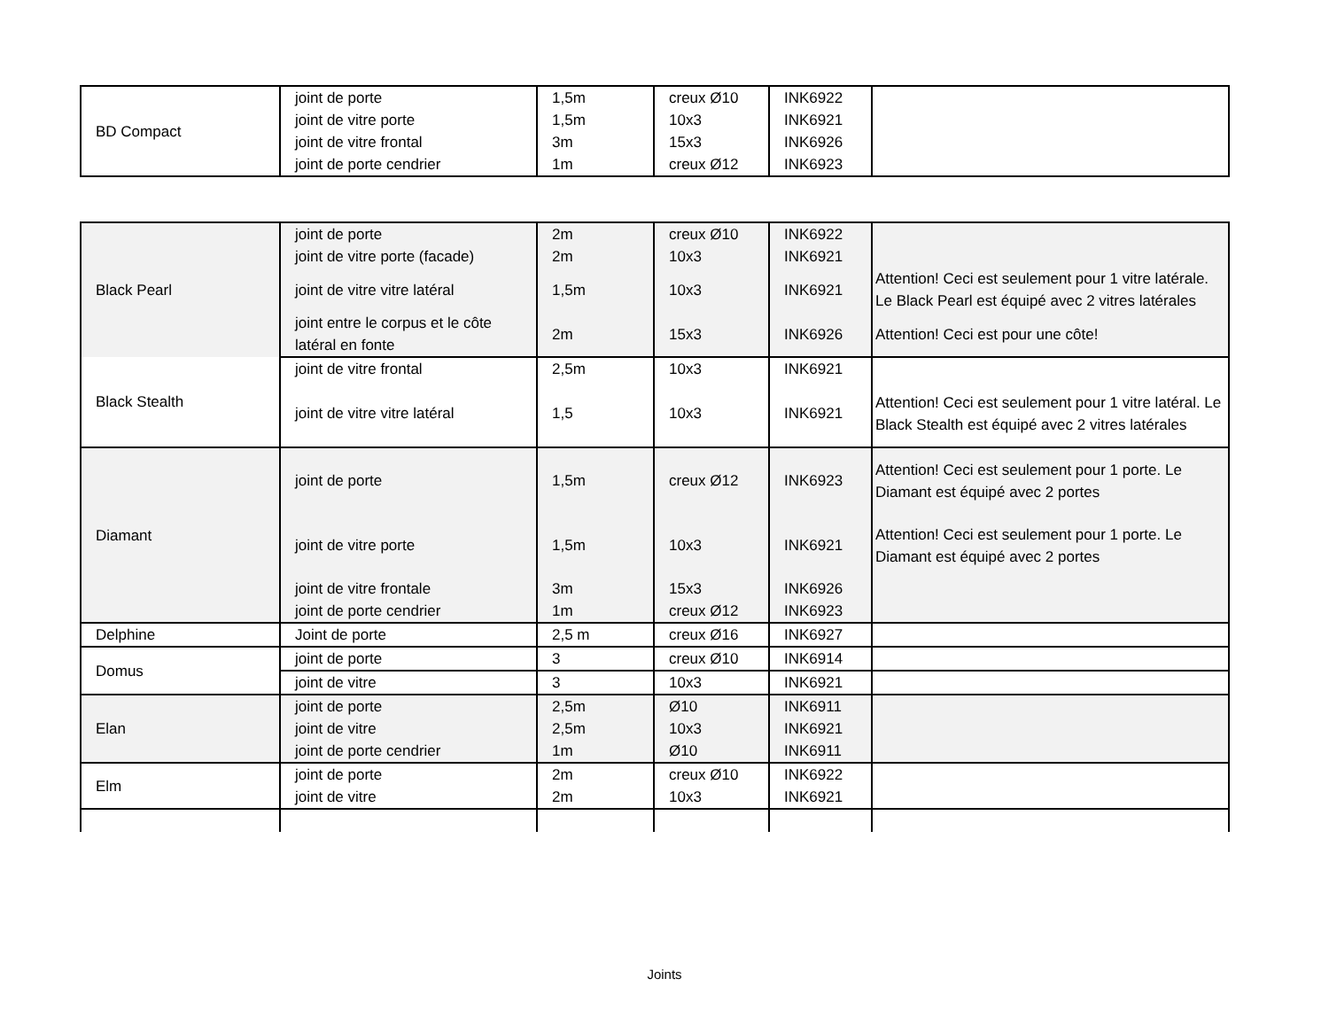| BD Compact | joint de porte | 1,5m | creux Ø10 | INK6922 | |
| | joint de vitre porte | 1,5m | 10x3 | INK6921 | |
| | joint de vitre frontal | 3m | 15x3 | INK6926 | |
| | joint de porte cendrier | 1m | creux Ø12 | INK6923 | |
| Black Pearl | joint de porte | 2m | creux Ø10 | INK6922 | |
| | joint de vitre porte (facade) | 2m | 10x3 | INK6921 | |
| | joint de vitre vitre latéral | 1,5m | 10x3 | INK6921 | Attention! Ceci est seulement pour 1 vitre latérale. Le Black Pearl est équipé avec 2 vitres latérales |
| | joint entre le corpus et le côte latéral en fonte | 2m | 15x3 | INK6926 | Attention! Ceci est pour une côte! |
| Black Stealth | joint de vitre frontal | 2,5m | 10x3 | INK6921 | |
| | joint de vitre vitre latéral | 1,5 | 10x3 | INK6921 | Attention! Ceci est seulement pour 1 vitre latéral. Le Black Stealth est équipé avec 2 vitres latérales |
| Diamant | joint de porte | 1,5m | creux Ø12 | INK6923 | Attention! Ceci est seulement pour 1 porte. Le Diamant est équipé avec 2 portes |
| | joint de vitre porte | 1,5m | 10x3 | INK6921 | Attention! Ceci est seulement pour 1 porte. Le Diamant est équipé avec 2 portes |
| | joint de vitre frontale | 3m | 15x3 | INK6926 | |
| | joint de porte cendrier | 1m | creux Ø12 | INK6923 | |
| Delphine | Joint de porte | 2,5 m | creux Ø16 | INK6927 | |
| Domus | joint de porte | 3 | creux Ø10 | INK6914 | |
| | joint de vitre | 3 | 10x3 | INK6921 | |
| Elan | joint de porte | 2,5m | Ø10 | INK6911 | |
| | joint de vitre | 2,5m | 10x3 | INK6921 | |
| | joint de porte cendrier | 1m | Ø10 | INK6911 | |
| Elm | joint de porte | 2m | creux Ø10 | INK6922 | |
| | joint de vitre | 2m | 10x3 | INK6921 | |
Joints